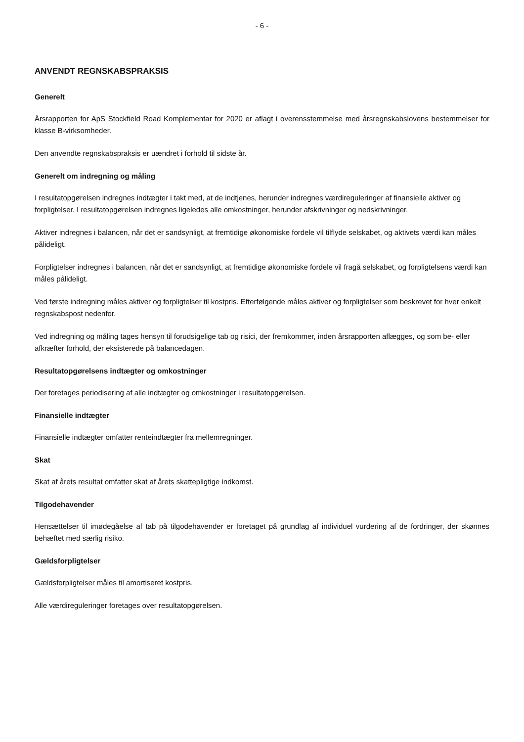- 6 -
ANVENDT REGNSKABSPRAKSIS
Generelt
Årsrapporten for ApS Stockfield Road Komplementar for 2020 er aflagt i overensstemmelse med årsregnskabslovens bestemmelser for klasse B-virksomheder.
Den anvendte regnskabspraksis er uændret i forhold til sidste år.
Generelt om indregning og måling
I resultatopgørelsen indregnes indtægter i takt med, at de indtjenes, herunder indregnes værdireguleringer af finansielle aktiver og forpligtelser. I resultatopgørelsen indregnes ligeledes alle omkostninger, herunder afskrivninger og nedskrivninger.
Aktiver indregnes i balancen, når det er sandsynligt, at fremtidige økonomiske fordele vil tilflyde selskabet, og aktivets værdi kan måles pålideligt.
Forpligtelser indregnes i balancen, når det er sandsynligt, at fremtidige økonomiske fordele vil fragå selskabet, og forpligtelsens værdi kan måles pålideligt.
Ved første indregning måles aktiver og forpligtelser til kostpris. Efterfølgende måles aktiver og forpligtelser som beskrevet for hver enkelt regnskabspost nedenfor.
Ved indregning og måling tages hensyn til forudsigelige tab og risici, der fremkommer, inden årsrapporten aflægges, og som be- eller afkræfter forhold, der eksisterede på balancedagen.
Resultatopgørelsens indtægter og omkostninger
Der foretages periodisering af alle indtægter og omkostninger i resultatopgørelsen.
Finansielle indtægter
Finansielle indtægter omfatter renteindtægter fra mellemregninger.
Skat
Skat af årets resultat omfatter skat af årets skattepligtige indkomst.
Tilgodehavender
Hensættelser til imødegåelse af tab på tilgodehavender er foretaget på grundlag af individuel vurdering af de fordringer, der skønnes behæftet med særlig risiko.
Gældsforpligtelser
Gældsforpligtelser måles til amortiseret kostpris.
Alle værdireguleringer foretages over resultatopgørelsen.